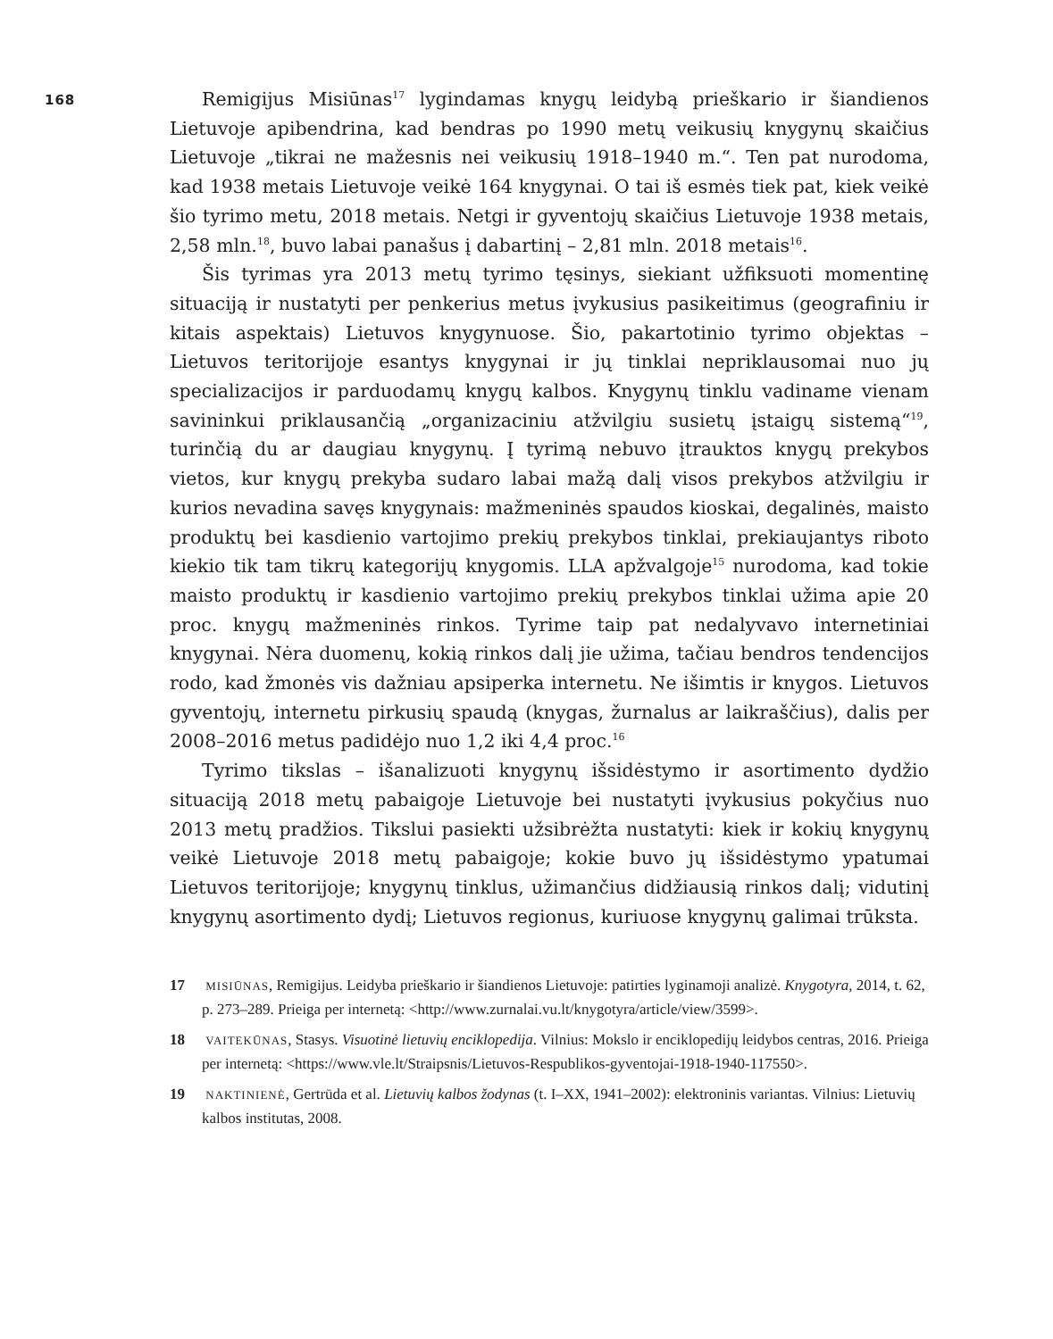168
Remigijus Misiūnas<sup>17</sup> lygindamas knygų leidybą prieškario ir šiandienos Lietuvoje apibendrina, kad bendras po 1990 metų veikusių knygynų skaičius Lietuvoje „tikrai ne mažesnis nei veikusių 1918–1940 m.“. Ten pat nurodoma, kad 1938 metais Lietuvoje veikė 164 knygynai. O tai iš esmės tiek pat, kiek veikė šio tyrimo metu, 2018 metais. Netgi ir gyventojų skaičius Lietuvoje 1938 metais, 2,58 mln.<sup>18</sup>, buvo labai panašus į dabartinį – 2,81 mln. 2018 metais<sup>16</sup>.
Šis tyrimas yra 2013 metų tyrimo tęsinys, siekiant užfiksuoti momentinę situaciją ir nustatyti per penkerius metus įvykusius pasikeitimus (geografiniu ir kitais aspektais) Lietuvos knygynuose. Šio, pakartotinio tyrimo objektas – Lietuvos teritorijoje esantys knygynai ir jų tinklai nepriklausomai nuo jų specializacijos ir parduodamų knygų kalbos. Knygynų tinklu vadiname vienam savininkui priklausančią „organizaciniu atžvilgiu susietų įstaigų sistemą“<sup>19</sup>, turinčią du ar daugiau knygynų. Į tyrimą nebuvo įtrauktos knygų prekybos vietos, kur knygų prekyba sudaro labai mažą dalį visos prekybos atžvilgiu ir kurios nevadina savęs knygynais: mažmeninės spaudos kioskai, degalinės, maisto produktų bei kasdienio vartojimo prekių prekybos tinklai, prekiaujantys riboto kiekio tik tam tikrų kategorijų knygomis. LLA apžvalgoje<sup>15</sup> nurodoma, kad tokie maisto produktų ir kasdienio vartojimo prekių prekybos tinklai užima apie 20 proc. knygų mažmeninės rinkos. Tyrime taip pat nedalyvavo internetiniai knygynai. Nėra duomenų, kokią rinkos dalį jie užima, tačiau bendros tendencijos rodo, kad žmonės vis dažniau apsiperka internetu. Ne išimtis ir knygos. Lietuvos gyventojų, internetu pirkusių spaudą (knygas, žurnalus ar laikraščius), dalis per 2008–2016 metus padidėjo nuo 1,2 iki 4,4 proc.<sup>16</sup>
Tyrimo tikslas – išanalizuoti knygynų išsidėstymo ir asortimento dydžio situaciją 2018 metų pabaigoje Lietuvoje bei nustatyti įvykusius pokyčius nuo 2013 metų pradžios. Tikslui pasiekti užsibrėžta nustatyti: kiek ir kokių knygynų veikė Lietuvoje 2018 metų pabaigoje; kokie buvo jų išsidėstymo ypatumai Lietuvos teritorijoje; knygynų tinklus, užimančius didžiausią rinkos dalį; vidutinį knygynų asortimento dydį; Lietuvos regionus, kuriuose knygynų galimai trūksta.
17 MISIŪNAS, Remigijus. Leidyba prieškario ir šiandienos Lietuvoje: patirties lyginamoji analizė. Knygotyra, 2014, t. 62, p. 273–289. Prieiga per internetą: <http://www.zurnalai.vu.lt/knygotyra/article/view/3599>.
18 VAITEKŪNAS, Stasys. Visuotinė lietuvių enciklopedija. Vilnius: Mokslo ir enciklopedijų leidybos centras, 2016. Prieiga per internetą: <https://www.vle.lt/Straipsnis/Lietuvos-Respublikos-gyventojai-1918-1940-117550>.
19 NAKTINIENĖ, Gertrūda et al. Lietuvių kalbos žodynas (t. I–XX, 1941–2002): elektroninis variantas. Vilnius: Lietuvių kalbos institutas, 2008.